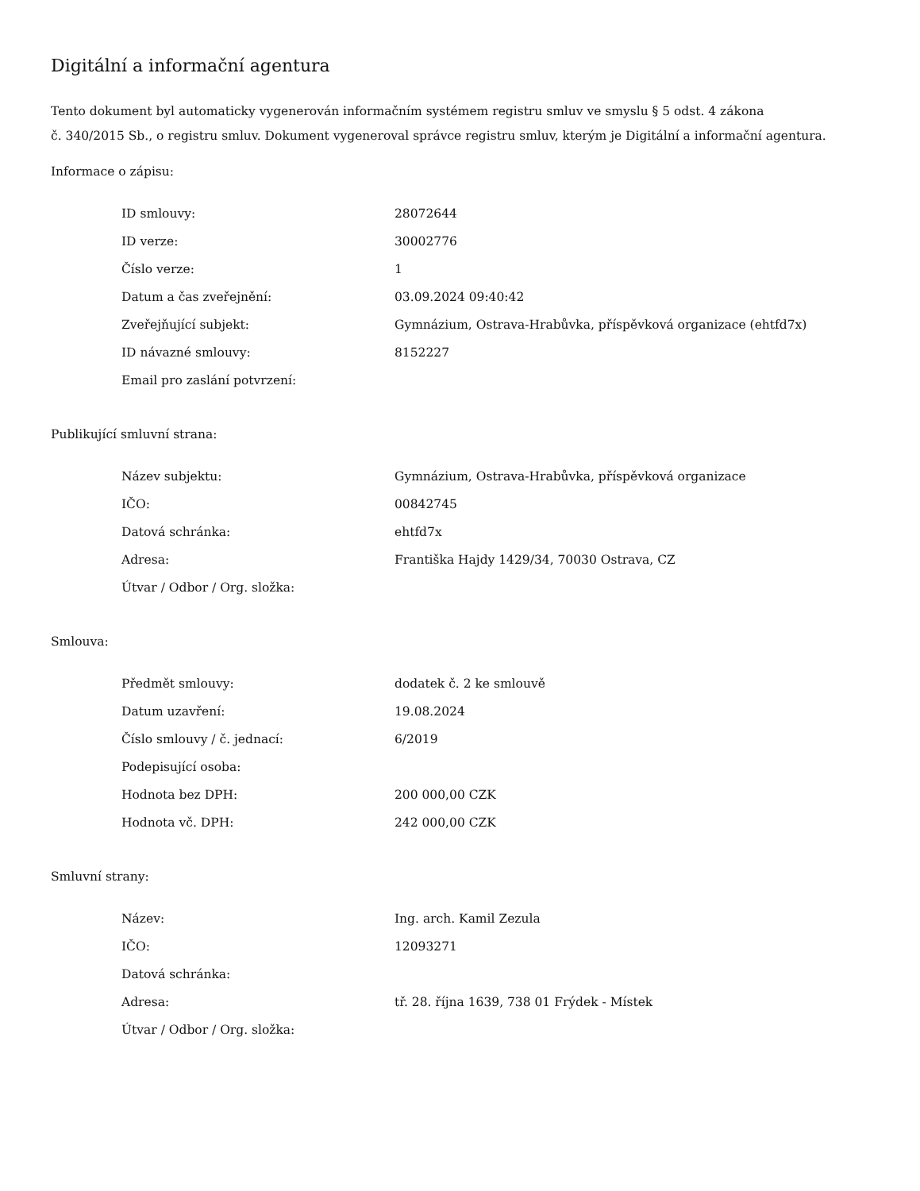Digitální a informační agentura
Tento dokument byl automaticky vygenerován informačním systémem registru smluv ve smyslu § 5 odst. 4 zákona
č. 340/2015 Sb., o registru smluv. Dokument vygeneroval správce registru smluv, kterým je Digitální a informační agentura.
Informace o zápisu:
| ID smlouvy: | 28072644 |
| ID verze: | 30002776 |
| Číslo verze: | 1 |
| Datum a čas zveřejnění: | 03.09.2024 09:40:42 |
| Zveřejňující subjekt: | Gymnázium, Ostrava-Hrabůvka, příspěvková organizace (ehtfd7x) |
| ID návazné smlouvy: | 8152227 |
| Email pro zaslání potvrzení: | |
Publikující smluvní strana:
| Název subjektu: | Gymnázium, Ostrava-Hrabůvka, příspěvková organizace |
| IČO: | 00842745 |
| Datová schránka: | ehtfd7x |
| Adresa: | Františka Hajdy 1429/34, 70030 Ostrava, CZ |
| Útvar / Odbor / Org. složka: | |
Smlouva:
| Předmět smlouvy: | dodatek č. 2 ke smlouvě |
| Datum uzavření: | 19.08.2024 |
| Číslo smlouvy / č. jednací: | 6/2019 |
| Podepisující osoba: | |
| Hodnota bez DPH: | 200 000,00 CZK |
| Hodnota vč. DPH: | 242 000,00 CZK |
Smluvní strany:
| Název: | Ing. arch. Kamil Zezula |
| IČO: | 12093271 |
| Datová schránka: | |
| Adresa: | tř. 28. října 1639, 738 01 Frýdek - Místek |
| Útvar / Odbor / Org. složka: | |